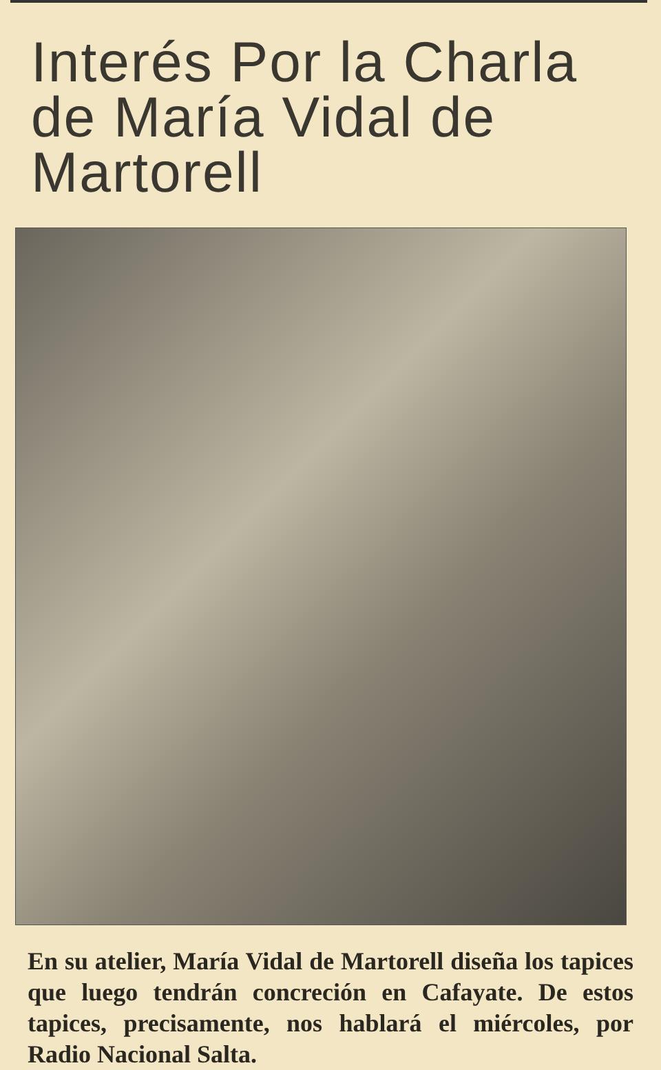Interés Por la Charla de María Vidal de Martorell
En su atelier, María Vidal de Martorell diseña los tapices que luego tendrán concreción en Cafayate. De estos tapices, precisamente, nos hablará el miércoles, por Radio Nacional Salta.